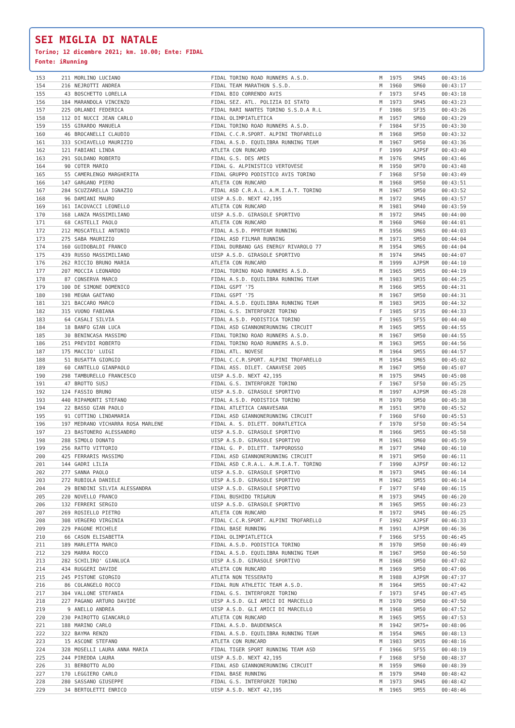SEI MIGLIA DI NATALE
Torino; 12 dicembre 2021; km. 10.00; Ente: FIDAL
Fonte: iRunning
| 153 | 211 | MORLINO LUCIANO | FIDAL TORINO ROAD RUNNERS A.S.D. | M | 1975 | SM45 | 00:43:16 |
| 154 | 216 | NEJROTTI ANDREA | FIDAL TEAM MARATHON S.S.D. | M | 1960 | SM60 | 00:43:17 |
| 155 | 43 | BOSCHETTO LORELLA | FIDAL BIO CORRENDO AVIS | F | 1973 | SF45 | 00:43:18 |
| 156 | 184 | MARANDOLA VINCENZO | FIDAL SEZ. ATL. POLIZIA DI STATO | M | 1973 | SM45 | 00:43:23 |
| 157 | 225 | ORLANDI FEDERICA | FIDAL RARI NANTES TORINO S.S.D.A R.L | F | 1986 | SF35 | 00:43:26 |
| 158 | 112 | DI NUCCI JEAN CARLO | FIDAL OLIMPIATLETICA | M | 1957 | SM60 | 00:43:29 |
| 159 | 155 | GIRARDO MANUELA | FIDAL TORINO ROAD RUNNERS A.S.D. | F | 1984 | SF35 | 00:43:30 |
| 160 | 46 | BROCANELLI CLAUDIO | FIDAL C.C.R.SPORT. ALPINI TROFARELLO | M | 1968 | SM50 | 00:43:32 |
| 161 | 333 | SCHIAVELLO MAURIZIO | FIDAL A.S.D. EQUILIBRA RUNNING TEAM | M | 1967 | SM50 | 00:43:36 |
| 162 | 121 | FABIANI LINDA | ATLETA CON RUNCARD | F | 1999 | AJPSF | 00:43:40 |
| 163 | 291 | SOLDANO ROBERTO | FIDAL G.S. DES AMIS | M | 1976 | SM45 | 00:43:46 |
| 164 | 90 | COTER MARIO | FIDAL G. ALPINISTICO VERTOVESE | M | 1950 | SM70 | 00:43:48 |
| 165 | 55 | CAMERLENGO MARGHERITA | FIDAL GRUPPO PODISTICO AVIS TORINO | F | 1968 | SF50 | 00:43:49 |
| 166 | 147 | GARGANO PIERO | ATLETA CON RUNCARD | M | 1968 | SM50 | 00:43:51 |
| 167 | 284 | SCUZZARELLA IGNAZIO | FIDAL ASD C.R.A.L. A.M.I.A.T. TORINO | M | 1967 | SM50 | 00:43:52 |
| 168 | 96 | DAMIANI MAURO | UISP A.S.D. NEXT 42,195 | M | 1972 | SM45 | 00:43:57 |
| 169 | 161 | IACOVACCI LEONELLO | ATLETA CON RUNCARD | M | 1981 | SM40 | 00:43:59 |
| 170 | 168 | LANZA MASSIMILIANO | UISP A.S.D. GIRASOLE SPORTIVO | M | 1972 | SM45 | 00:44:00 |
| 171 | 68 | CASTELLI PAOLO | ATLETA CON RUNCARD | M | 1960 | SM60 | 00:44:01 |
| 172 | 212 | MOSCATELLI ANTONIO | FIDAL A.S.D. PPRTEAM RUNNING | M | 1956 | SM65 | 00:44:03 |
| 173 | 275 | SABA MAURIZIO | FIDAL ASD FILMAR RUNNING | M | 1971 | SM50 | 00:44:04 |
| 174 | 160 | GUIDOBALDI FRANCO | FIDAL DURBANO GAS ENERGY RIVAROLO 77 | M | 1954 | SM65 | 00:44:04 |
| 175 | 439 | RUSSO MASSIMILIANO | UISP A.S.D. GIRASOLE SPORTIVO | M | 1974 | SM45 | 00:44:07 |
| 176 | 262 | RICCIO BRUNO MARIA | ATLETA CON RUNCARD | M | 1999 | AJPSM | 00:44:10 |
| 177 | 207 | MOCCIA LEONARDO | FIDAL TORINO ROAD RUNNERS A.S.D. | M | 1965 | SM55 | 00:44:19 |
| 178 | 87 | CONSERVA MARCO | FIDAL A.S.D. EQUILIBRA RUNNING TEAM | M | 1983 | SM35 | 00:44:25 |
| 179 | 100 | DE SIMONE DOMENICO | FIDAL GSPT '75 | M | 1966 | SM55 | 00:44:31 |
| 180 | 198 | MEGNA GAETANO | FIDAL GSPT '75 | M | 1967 | SM50 | 00:44:31 |
| 181 | 321 | BACCARO MARCO | FIDAL A.S.D. EQUILIBRA RUNNING TEAM | M | 1983 | SM35 | 00:44:32 |
| 182 | 315 | VUONO FABIANA | FIDAL G.S. INTERFORZE TORINO | F | 1985 | SF35 | 00:44:33 |
| 183 | 64 | CASALI SILVIA | FIDAL A.S.D. PODISTICA TORINO | F | 1965 | SF55 | 00:44:40 |
| 184 | 18 | BANFO GIAN LUCA | FIDAL ASD GIANNONERUNNING CIRCUIT | M | 1965 | SM55 | 00:44:55 |
| 185 | 30 | BENINCASA MASSIMO | FIDAL TORINO ROAD RUNNERS A.S.D. | M | 1967 | SM50 | 00:44:55 |
| 186 | 251 | PREVIDI ROBERTO | FIDAL TORINO ROAD RUNNERS A.S.D. | M | 1963 | SM55 | 00:44:56 |
| 187 | 175 | MACCIO' LUIGI | FIDAL ATL. NOVESE | M | 1964 | SM55 | 00:44:57 |
| 188 | 51 | BUSATTA GIORGIO | FIDAL C.C.R.SPORT. ALPINI TROFARELLO | M | 1954 | SM65 | 00:45:02 |
| 189 | 60 | CANTELLO GIANPAOLO | FIDAL ASS. DILET. CANAVESE 2005 | M | 1967 | SM50 | 00:45:07 |
| 190 | 298 | TAMBURELLO FRANCESCO | UISP A.S.D. NEXT 42,195 | M | 1975 | SM45 | 00:45:08 |
| 191 | 47 | BROTTO SUSJ | FIDAL G.S. INTERFORZE TORINO | F | 1967 | SF50 | 00:45:25 |
| 192 | 124 | FASSIO BRUNO | UISP A.S.D. GIRASOLE SPORTIVO | M | 1997 | AJPSM | 00:45:28 |
| 193 | 440 | RIPAMONTI STEFANO | FIDAL A.S.D. PODISTICA TORINO | M | 1970 | SM50 | 00:45:38 |
| 194 | 22 | BASSO GIAN PAOLO | FIDAL ATLETICA CANAVESANA | M | 1951 | SM70 | 00:45:52 |
| 195 | 91 | COTTINO LINDAMARIA | FIDAL ASD GIANNONERUNNING CIRCUIT | F | 1960 | SF60 | 00:45:53 |
| 196 | 197 | MEDRANO VICHARRA ROSA MARLENE | FIDAL A. S. DILETT. DORATLETICA | F | 1970 | SF50 | 00:45:54 |
| 197 | 23 | BASTONERO ALESSANDRO | UISP A.S.D. GIRASOLE SPORTIVO | M | 1966 | SM55 | 00:45:58 |
| 198 | 288 | SIMOLO DONATO | UISP A.S.D. GIRASOLE SPORTIVO | M | 1961 | SM60 | 00:45:59 |
| 199 | 256 | RATTO VITTORIO | FIDAL G. P. DILETT. TAPPOROSSO | M | 1977 | SM40 | 00:46:10 |
| 200 | 425 | FERRARIS MASSIMO | FIDAL ASD GIANNONERUNNING CIRCUIT | M | 1971 | SM50 | 00:46:11 |
| 201 | 144 | GADRI LILIA | FIDAL ASD C.R.A.L. A.M.I.A.T. TORINO | F | 1990 | AJPSF | 00:46:12 |
| 202 | 277 | SANNA PAOLO | UISP A.S.D. GIRASOLE SPORTIVO | M | 1973 | SM45 | 00:46:14 |
| 203 | 272 | RUBIOLA DANIELE | UISP A.S.D. GIRASOLE SPORTIVO | M | 1962 | SM55 | 00:46:14 |
| 204 | 29 | BENDINI SILVIA ALESSANDRA | UISP A.S.D. GIRASOLE SPORTIVO | F | 1977 | SF40 | 00:46:15 |
| 205 | 220 | NOVELLO FRANCO | FIDAL BUSHIDO TRI&RUN | M | 1973 | SM45 | 00:46:20 |
| 206 | 132 | FERRERI SERGIO | UISP A.S.D. GIRASOLE SPORTIVO | M | 1965 | SM55 | 00:46:23 |
| 207 | 269 | ROSIELLO PIETRO | ATLETA CON RUNCARD | M | 1972 | SM45 | 00:46:25 |
| 208 | 308 | VERGERO VIRGINIA | FIDAL C.C.R.SPORT. ALPINI TROFARELLO | F | 1992 | AJPSF | 00:46:33 |
| 209 | 229 | PAGONE MICHELE | FIDAL BASE RUNNING | M | 1991 | AJPSM | 00:46:36 |
| 210 | 66 | CASON ELISABETTA | FIDAL OLIMPIATLETICA | F | 1966 | SF55 | 00:46:45 |
| 211 | 189 | MARLETTA MARCO | FIDAL A.S.D. PODISTICA TORINO | M | 1970 | SM50 | 00:46:49 |
| 212 | 329 | MARRA ROCCO | FIDAL A.S.D. EQUILIBRA RUNNING TEAM | M | 1967 | SM50 | 00:46:50 |
| 213 | 282 | SCHILIRO' GIANLUCA | UISP A.S.D. GIRASOLE SPORTIVO | M | 1968 | SM50 | 00:47:02 |
| 214 | 434 | RUGGERI DAVIDE | ATLETA CON RUNCARD | M | 1969 | SM50 | 00:47:06 |
| 215 | 245 | PISTONE GIORGIO | ATLETA NON TESSERATO | M | 1988 | AJPSM | 00:47:37 |
| 216 | 86 | COLANGELO ROCCO | FIDAL RUN ATHLETIC TEAM A.S.D. | M | 1964 | SM55 | 00:47:42 |
| 217 | 304 | VALLONE STEFANIA | FIDAL G.S. INTERFORZE TORINO | F | 1973 | SF45 | 00:47:45 |
| 218 | 227 | PAGANO ARTURO DAVIDE | UISP A.S.D. GLI AMICI DI MARCELLO | M | 1970 | SM50 | 00:47:50 |
| 219 | 9 | ANELLO ANDREA | UISP A.S.D. GLI AMICI DI MARCELLO | M | 1968 | SM50 | 00:47:52 |
| 220 | 230 | PAIROTTO GIANCARLO | ATLETA CON RUNCARD | M | 1965 | SM55 | 00:47:53 |
| 221 | 188 | MARINO CARLO | FIDAL A.S.D. BAUDENASCA | M | 1942 | SM75+ | 00:48:06 |
| 222 | 322 | BAYMA RENZO | FIDAL A.S.D. EQUILIBRA RUNNING TEAM | M | 1954 | SM65 | 00:48:13 |
| 223 | 15 | ASCONE STEFANO | ATLETA CON RUNCARD | M | 1983 | SM35 | 00:48:16 |
| 224 | 328 | MOSELLI LAURA ANNA MARIA | FIDAL TIGER SPORT RUNNING TEAM ASD | F | 1966 | SF55 | 00:48:19 |
| 225 | 244 | PIREDDA LAURA | UISP A.S.D. NEXT 42,195 | F | 1968 | SF50 | 00:48:37 |
| 226 | 31 | BERBOTTO ALDO | FIDAL ASD GIANNONERUNNING CIRCUIT | M | 1959 | SM60 | 00:48:39 |
| 227 | 170 | LEGGIERO CARLO | FIDAL BASE RUNNING | M | 1979 | SM40 | 00:48:42 |
| 228 | 280 | SASSANO GIUSEPPE | FIDAL G.S. INTERFORZE TORINO | M | 1973 | SM45 | 00:48:42 |
| 229 | 34 | BERTOLETTI ENRICO | UISP A.S.D. NEXT 42,195 | M | 1965 | SM55 | 00:48:46 |